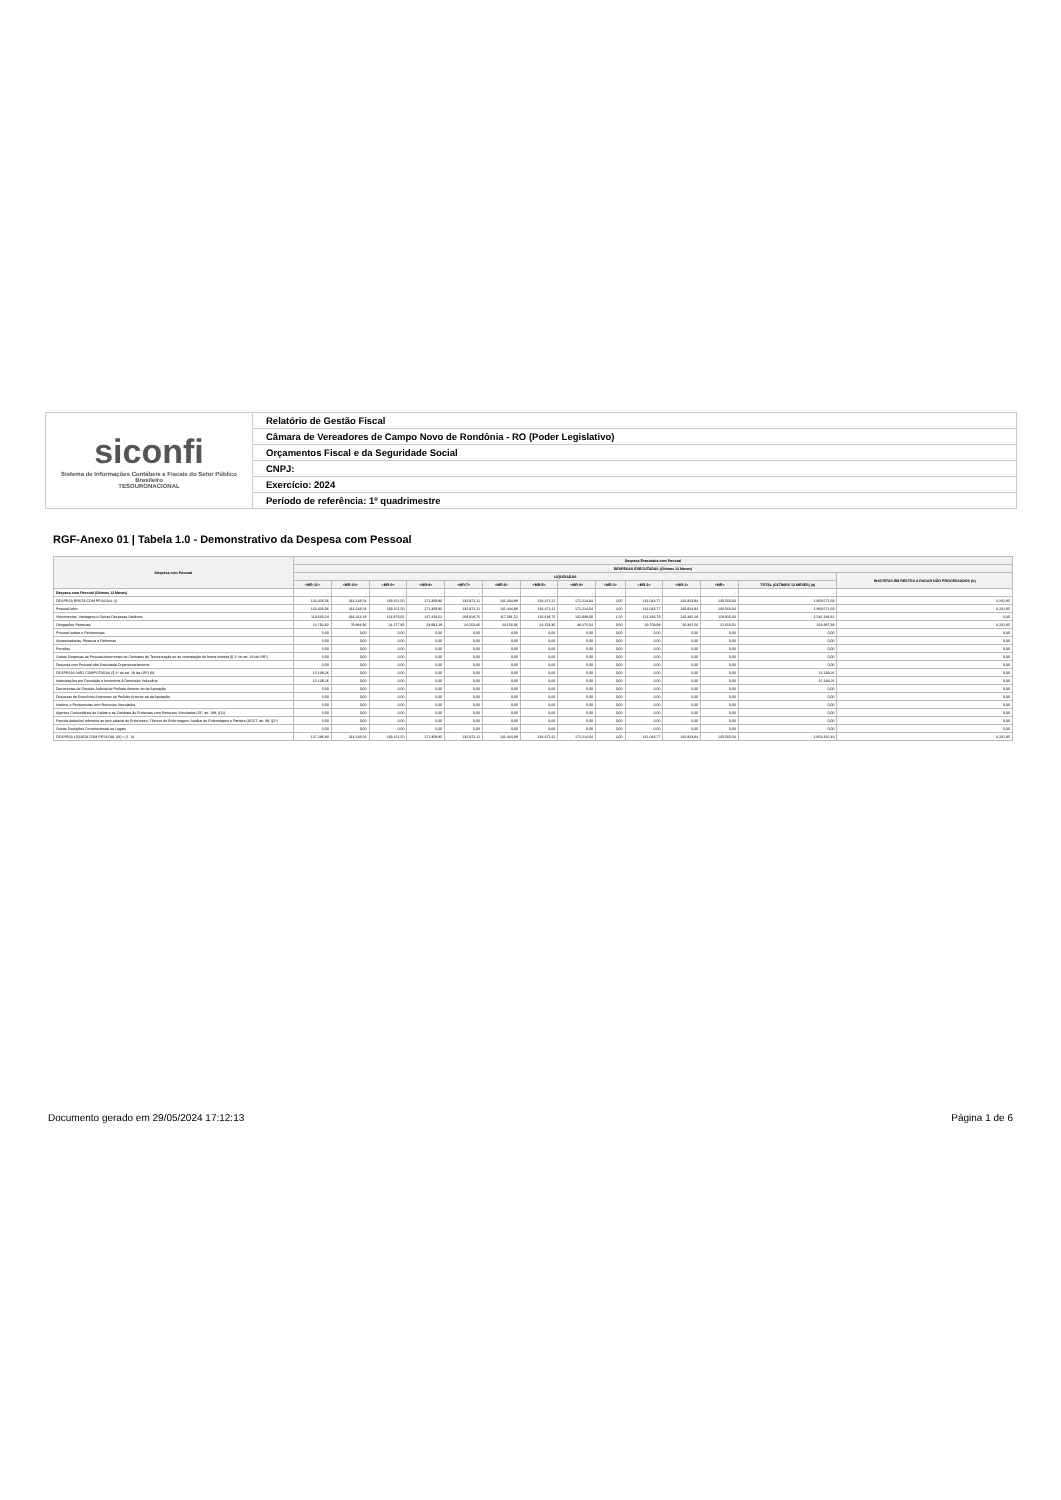| siconfi Sistema de Informações Contábeis e Fiscais do Setor Público Brasileiro TESOURONACIONAL | Relatório de Gestão Fiscal |
| | Câmara de Vereadores de Campo Novo de Rondônia - RO (Poder Legislativo) |
| | Orçamentos Fiscal e da Seguridade Social |
| | CNPJ: |
| | Exercício: 2024 |
| | Período de referência: 1º quadrimestre |
RGF-Anexo 01 | Tabela 1.0 - Demonstrativo da Despesa com Pessoal
| Despesa com Pessoal | Despesa Executada com Pessoal | | | | | | | | | | | | | |
| --- | --- | --- | --- | --- | --- | --- | --- | --- | --- | --- | --- | --- | --- | --- |
| | DESPESAS EXECUTADAS (Últimos 12 Meses) | | | | | | | | | | | | | |
| | LIQUIDADAS | | | | | | | | | | | | | INSCRITAS EM RESTOS A PAGAR NÃO PROCESSADOS (b) |
| | <MR-11> | <MR-10> | <MR-9> | <MR-8> | <MR-7> | <MR-6> | <MR-5> | <MR-4> | <MR-3> | <MR-2> | <MR-1> | <MR> | TOTAL (ÚLTIMOS 12 MESES) (a) | |
| Despesa com Pessoal (Últimos 12 Meses) | - | - | - | - | - | - | - | - | - | - | - | - | - | - |
| DESPESA BRUTA COM PESSOAL (I) | 142.426,06 | 414.148,54 | 139.151,50 | 171.309,80 | 132.972,11 | 141.444,88 | 134.472,11 | 171.214,04 | 2,00 | 141.043,77 | 140.823,84 | 140.563,04 | 1.869.571,69 | 3.231,85 |
| Pessoal Ativo | 142.426,06 | 414.148,54 | 139.151,50 | 171.309,80 | 132.972,11 | 141.444,88 | 134.472,11 | 171.214,04 | 2,00 | 141.043,77 | 140.823,84 | 140.563,04 | 1.869.571,69 | 3.231,85 |
| Vencimentos, Vantagens e Outras Despesas Variáveis | 119.633,24 | 334.264,18 | 114.873,65 | 147.318,62 | 108.818,75 | 117.291,52 | 110.318,75 | 132.938,00 | 1,50 | 121.333,79 | 120.482,28 | 118.910,03 | 1.546.184,31 | 0,00 |
| Obrigações Patronais | 22.792,82 | 79.884,36 | 24.277,85 | 23.991,18 | 24.153,36 | 24.153,36 | 24.153,36 | 38.276,04 | 0,50 | 19.709,98 | 20.341,56 | 21.653,01 | 323.387,38 | 3.231,85 |
| Pessoal Inativo e Pensionistas | 0,00 | 0,00 | 0,00 | 0,00 | 0,00 | 0,00 | 0,00 | 0,00 | 0,00 | 0,00 | 0,00 | 0,00 | 0,00 | 0,00 |
| Aposentadorias, Reserva e Reformas | 0,00 | 0,00 | 0,00 | 0,00 | 0,00 | 0,00 | 0,00 | 0,00 | 0,00 | 0,00 | 0,00 | 0,00 | 0,00 | 0,00 |
| Pensões | 0,00 | 0,00 | 0,00 | 0,00 | 0,00 | 0,00 | 0,00 | 0,00 | 0,00 | 0,00 | 0,00 | 0,00 | 0,00 | 0,00 |
| Outras Despesas de Pessoal decorrentes de Contratos de Terceirização ou de contratação de forma indireta (§ 1º do art. 18 da LRF) | 0,00 | 0,00 | 0,00 | 0,00 | 0,00 | 0,00 | 0,00 | 0,00 | 0,00 | 0,00 | 0,00 | 0,00 | 0,00 | 0,00 |
| Despesa com Pessoal não Executada Orçamentariamente | 0,00 | 0,00 | 0,00 | 0,00 | 0,00 | 0,00 | 0,00 | 0,00 | 0,00 | 0,00 | 0,00 | 0,00 | 0,00 | 0,00 |
| DESPESAS NÃO COMPUTADAS (§ 1º do art. 19 da LRF) (II) | 15.139,26 | 0,00 | 0,00 | 0,00 | 0,00 | 0,00 | 0,00 | 0,00 | 0,00 | 0,00 | 0,00 | 0,00 | 15.139,26 | 0,00 |
| Indenizações por Demissão e Incentivos à Demissão Voluntária | 15.139,26 | 0,00 | 0,00 | 0,00 | 0,00 | 0,00 | 0,00 | 0,00 | 0,00 | 0,00 | 0,00 | 0,00 | 15.139,26 | 0,00 |
| Decorrentes de Decisão Judicial de Período Anterior ao da Apuração | 0,00 | 0,00 | 0,00 | 0,00 | 0,00 | 0,00 | 0,00 | 0,00 | 0,00 | 0,00 | 0,00 | 0,00 | 0,00 | 0,00 |
| Despesas de Exercícios Anteriores de Período Anterior ao da Apuração | 0,00 | 0,00 | 0,00 | 0,00 | 0,00 | 0,00 | 0,00 | 0,00 | 0,00 | 0,00 | 0,00 | 0,00 | 0,00 | 0,00 |
| Inativos e Pensionistas com Recursos Vinculados | 0,00 | 0,00 | 0,00 | 0,00 | 0,00 | 0,00 | 0,00 | 0,00 | 0,00 | 0,00 | 0,00 | 0,00 | 0,00 | 0,00 |
| Agentes Comunitários de Saúde e de Combate às Endemias com Recursos Vinculados (CF, art. 198, §11) | 0,00 | 0,00 | 0,00 | 0,00 | 0,00 | 0,00 | 0,00 | 0,00 | 0,00 | 0,00 | 0,00 | 0,00 | 0,00 | 0,00 |
| Parcela dedutível referente ao piso salarial do Enfermeiro, Técnico de Enfermagem, Auxiliar de Enfermagem e Parteira (ADCT, art. 38, §2º) | 0,00 | 0,00 | 0,00 | 0,00 | 0,00 | 0,00 | 0,00 | 0,00 | 0,00 | 0,00 | 0,00 | 0,00 | 0,00 | 0,00 |
| Outras Deduções Constitucionais ou Legais | 0,00 | 0,00 | 0,00 | 0,00 | 0,00 | 0,00 | 0,00 | 0,00 | 0,00 | 0,00 | 0,00 | 0,00 | 0,00 | 0,00 |
| DESPESA LÍQUIDA COM PESSOAL (III) = (I - II) | 127.286,80 | 414.148,54 | 139.151,50 | 171.309,80 | 132.972,11 | 141.444,88 | 134.472,11 | 171.214,04 | 2,00 | 141.043,77 | 140.823,84 | 140.563,04 | 1.854.432,43 | 3.231,85 |
Documento gerado em 29/05/2024 17:12:13 Página 1 de 6